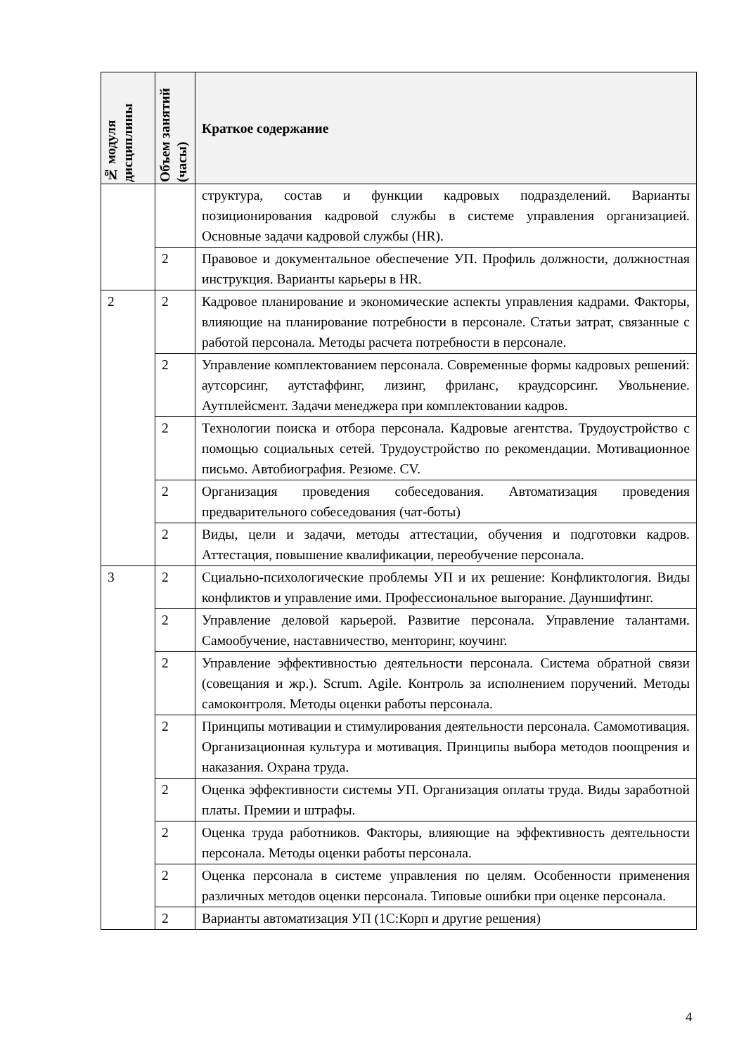| № модуля дисциплины | Объем занятий (часы) | Краткое содержание |
| --- | --- | --- |
| | | структура, состав и функции кадровых подразделений. Варианты позиционирования кадровой службы в системе управления организацией. Основные задачи кадровой службы (HR). |
| | 2 | Правовое и документальное обеспечение УП. Профиль должности, должностная инструкция. Варианты карьеры в HR. |
| 2 | 2 | Кадровое планирование и экономические аспекты управления кадрами. Факторы, влияющие на планирование потребности в персонале. Статьи затрат, связанные с работой персонала. Методы расчета потребности в персонале. |
| | 2 | Управление комплектованием персонала. Современные формы кадровых решений: аутсорсинг, аутстаффинг, лизинг, фриланс, краудсорсинг. Увольнение. Аутплейсмент. Задачи менеджера при комплектовании кадров. |
| | 2 | Технологии поиска и отбора персонала. Кадровые агентства. Трудоустройство с помощью социальных сетей. Трудоустройство по рекомендации. Мотивационное письмо. Автобиография. Резюме. CV. |
| | 2 | Организация проведения собеседования. Автоматизация проведения предварительного собеседования (чат-боты) |
| | 2 | Виды, цели и задачи, методы аттестации, обучения и подготовки кадров. Аттестация, повышение квалификации, переобучение персонала. |
| 3 | 2 | Сциально-психологические проблемы УП и их решение: Конфликтология. Виды конфликтов и управление ими. Профессиональное выгорание. Дауншифтинг. |
| | 2 | Управление деловой карьерой. Развитие персонала. Управление талантами. Самообучение, наставничество, менторинг, коучинг. |
| | 2 | Управление эффективностью деятельности персонала. Система обратной связи (совещания и жр.). Scrum. Agile. Контроль за исполнением поручений. Методы самоконтроля. Методы оценки работы персонала. |
| | 2 | Принципы мотивации и стимулирования деятельности персонала. Самомотивация. Организационная культура и мотивация. Принципы выбора методов поощрения и наказания. Охрана труда. |
| | 2 | Оценка эффективности системы УП. Организация оплаты труда. Виды заработной платы. Премии и штрафы. |
| | 2 | Оценка труда работников. Факторы, влияющие на эффективность деятельности персонала. Методы оценки работы персонала. |
| | 2 | Оценка персонала в системе управления по целям. Особенности применения различных методов оценки персонала. Типовые ошибки при оценке персонала. |
| | 2 | Варианты автоматизация УП (1С:Корп и другие решения) |
4